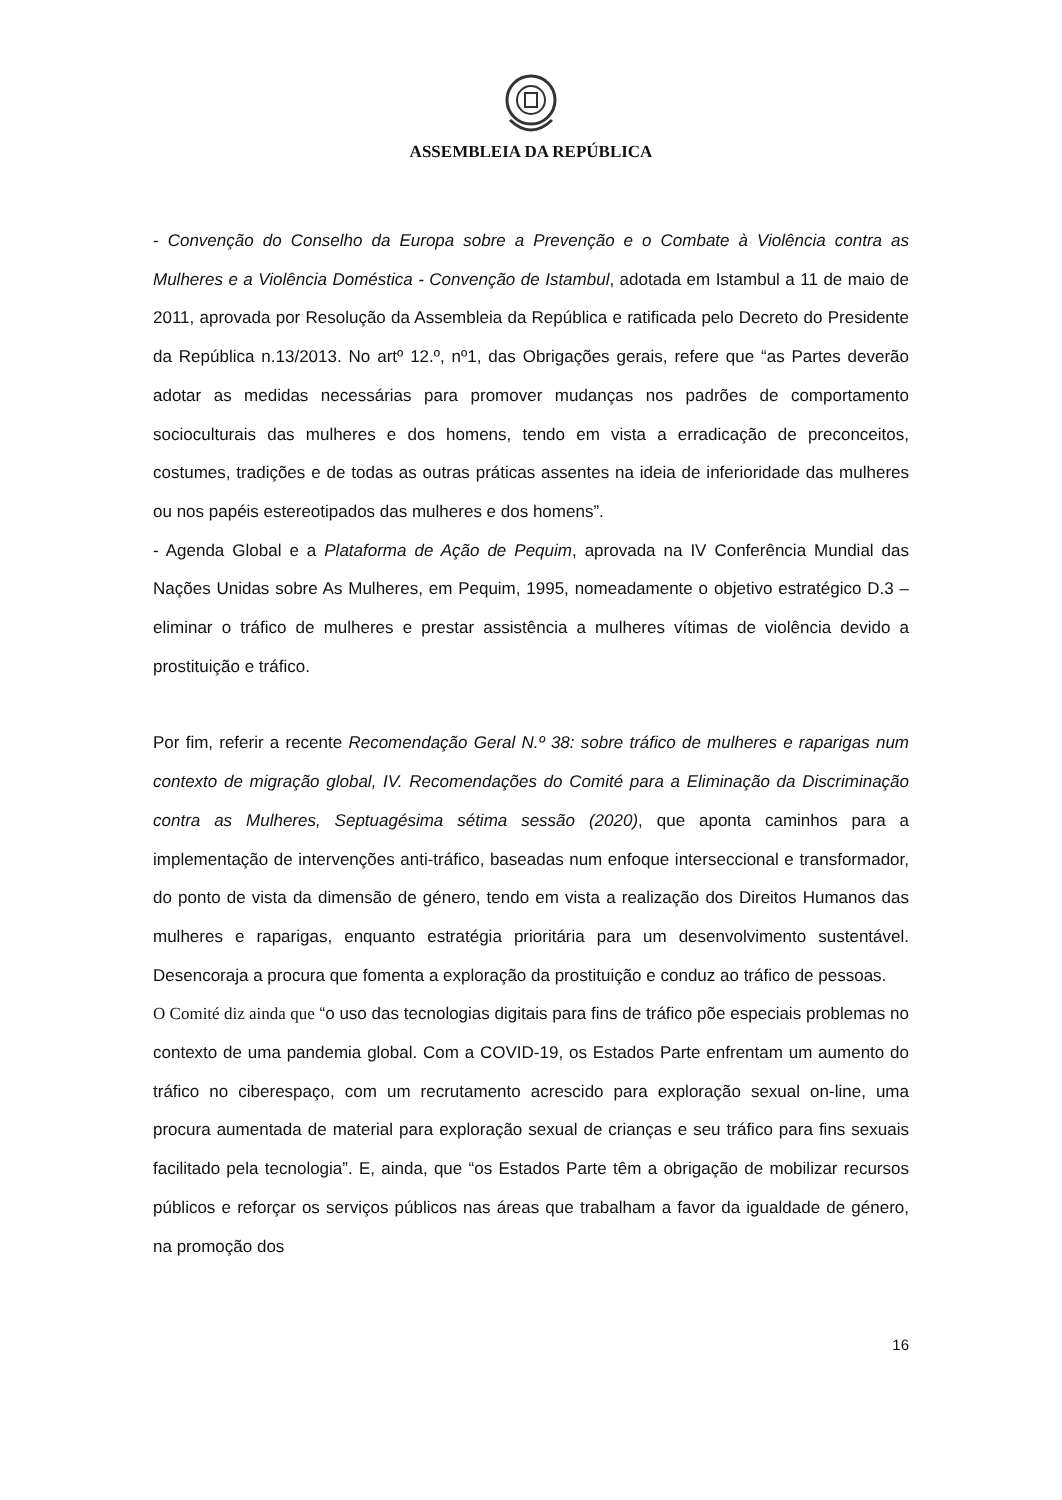ASSEMBLEIA DA REPÚBLICA
- Convenção do Conselho da Europa sobre a Prevenção e o Combate à Violência contra as Mulheres e a Violência Doméstica - Convenção de Istambul, adotada em Istambul a 11 de maio de 2011, aprovada por Resolução da Assembleia da República e ratificada pelo Decreto do Presidente da República n.13/2013. No artº 12.º, nº1, das Obrigações gerais, refere que “as Partes deverão adotar as medidas necessárias para promover mudanças nos padrões de comportamento socioculturais das mulheres e dos homens, tendo em vista a erradicação de preconceitos, costumes, tradições e de todas as outras práticas assentes na ideia de inferioridade das mulheres ou nos papéis estereotipados das mulheres e dos homens”.
- Agenda Global e a Plataforma de Ação de Pequim, aprovada na IV Conferência Mundial das Nações Unidas sobre As Mulheres, em Pequim, 1995, nomeadamente o objetivo estratégico D.3 – eliminar o tráfico de mulheres e prestar assistência a mulheres vítimas de violência devido a prostituição e tráfico.
Por fim, referir a recente Recomendação Geral N.º 38: sobre tráfico de mulheres e raparigas num contexto de migração global, IV. Recomendações do Comité para a Eliminação da Discriminação contra as Mulheres, Septuagésima sétima sessão (2020), que aponta caminhos para a implementação de intervenções anti-tráfico, baseadas num enfoque interseccional e transformador, do ponto de vista da dimensão de género, tendo em vista a realização dos Direitos Humanos das mulheres e raparigas, enquanto estratégia prioritária para um desenvolvimento sustentável. Desencoraja a procura que fomenta a exploração da prostituição e conduz ao tráfico de pessoas.
O Comité diz ainda que “o uso das tecnologias digitais para fins de tráfico põe especiais problemas no contexto de uma pandemia global. Com a COVID-19, os Estados Parte enfrentam um aumento do tráfico no ciberespaço, com um recrutamento acrescido para exploração sexual on-line, uma procura aumentada de material para exploração sexual de crianças e seu tráfico para fins sexuais facilitado pela tecnologia”. E, ainda, que “os Estados Parte têm a obrigação de mobilizar recursos públicos e reforçar os serviços públicos nas áreas que trabalham a favor da igualdade de género, na promoção dos
16